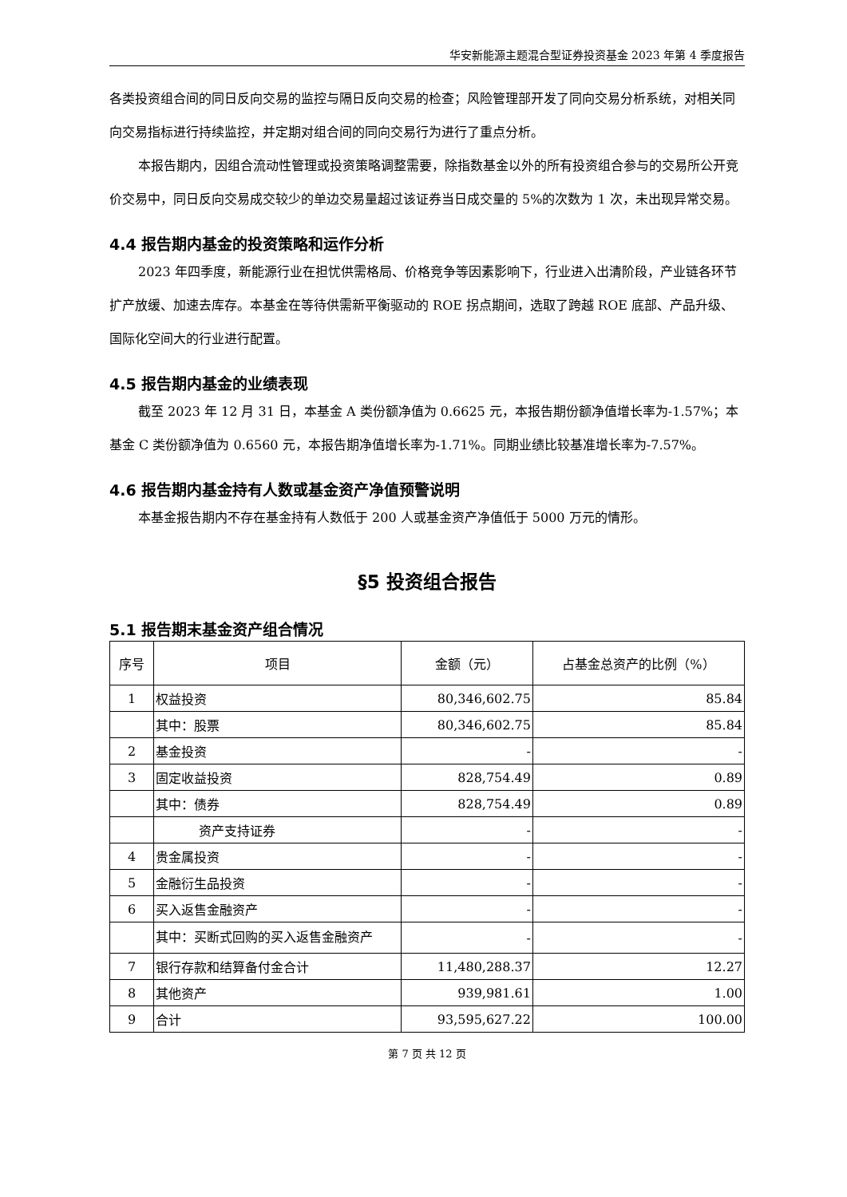华安新能源主题混合型证券投资基金 2023 年第 4 季度报告
各类投资组合间的同日反向交易的监控与隔日反向交易的检查；风险管理部开发了同向交易分析系统，对相关同向交易指标进行持续监控，并定期对组合间的同向交易行为进行了重点分析。
本报告期内，因组合流动性管理或投资策略调整需要，除指数基金以外的所有投资组合参与的交易所公开竞价交易中，同日反向交易成交较少的单边交易量超过该证券当日成交量的 5%的次数为 1 次，未出现异常交易。
4.4 报告期内基金的投资策略和运作分析
2023 年四季度，新能源行业在担忧供需格局、价格竞争等因素影响下，行业进入出清阶段，产业链各环节扩产放缓、加速去库存。本基金在等待供需新平衡驱动的 ROE 拐点期间，选取了跨越 ROE 底部、产品升级、国际化空间大的行业进行配置。
4.5 报告期内基金的业绩表现
截至 2023 年 12 月 31 日，本基金 A 类份额净值为 0.6625 元，本报告期份额净值增长率为-1.57%；本基金 C 类份额净值为 0.6560 元，本报告期净值增长率为-1.71%。同期业绩比较基准增长率为-7.57%。
4.6 报告期内基金持有人数或基金资产净值预警说明
本基金报告期内不存在基金持有人数低于 200 人或基金资产净值低于 5000 万元的情形。
§5 投资组合报告
5.1 报告期末基金资产组合情况
| 序号 | 项目 | 金额（元） | 占基金总资产的比例（%） |
| --- | --- | --- | --- |
| 1 | 权益投资 | 80,346,602.75 | 85.84 |
| | 其中：股票 | 80,346,602.75 | 85.84 |
| 2 | 基金投资 | - | - |
| 3 | 固定收益投资 | 828,754.49 | 0.89 |
| | 其中：债券 | 828,754.49 | 0.89 |
| | 资产支持证券 | - | - |
| 4 | 贵金属投资 | - | - |
| 5 | 金融衍生品投资 | - | - |
| 6 | 买入返售金融资产 | - | - |
| | 其中：买断式回购的买入返售金融资产 | - | - |
| 7 | 银行存款和结算备付金合计 | 11,480,288.37 | 12.27 |
| 8 | 其他资产 | 939,981.61 | 1.00 |
| 9 | 合计 | 93,595,627.22 | 100.00 |
第 7 页 共 12 页